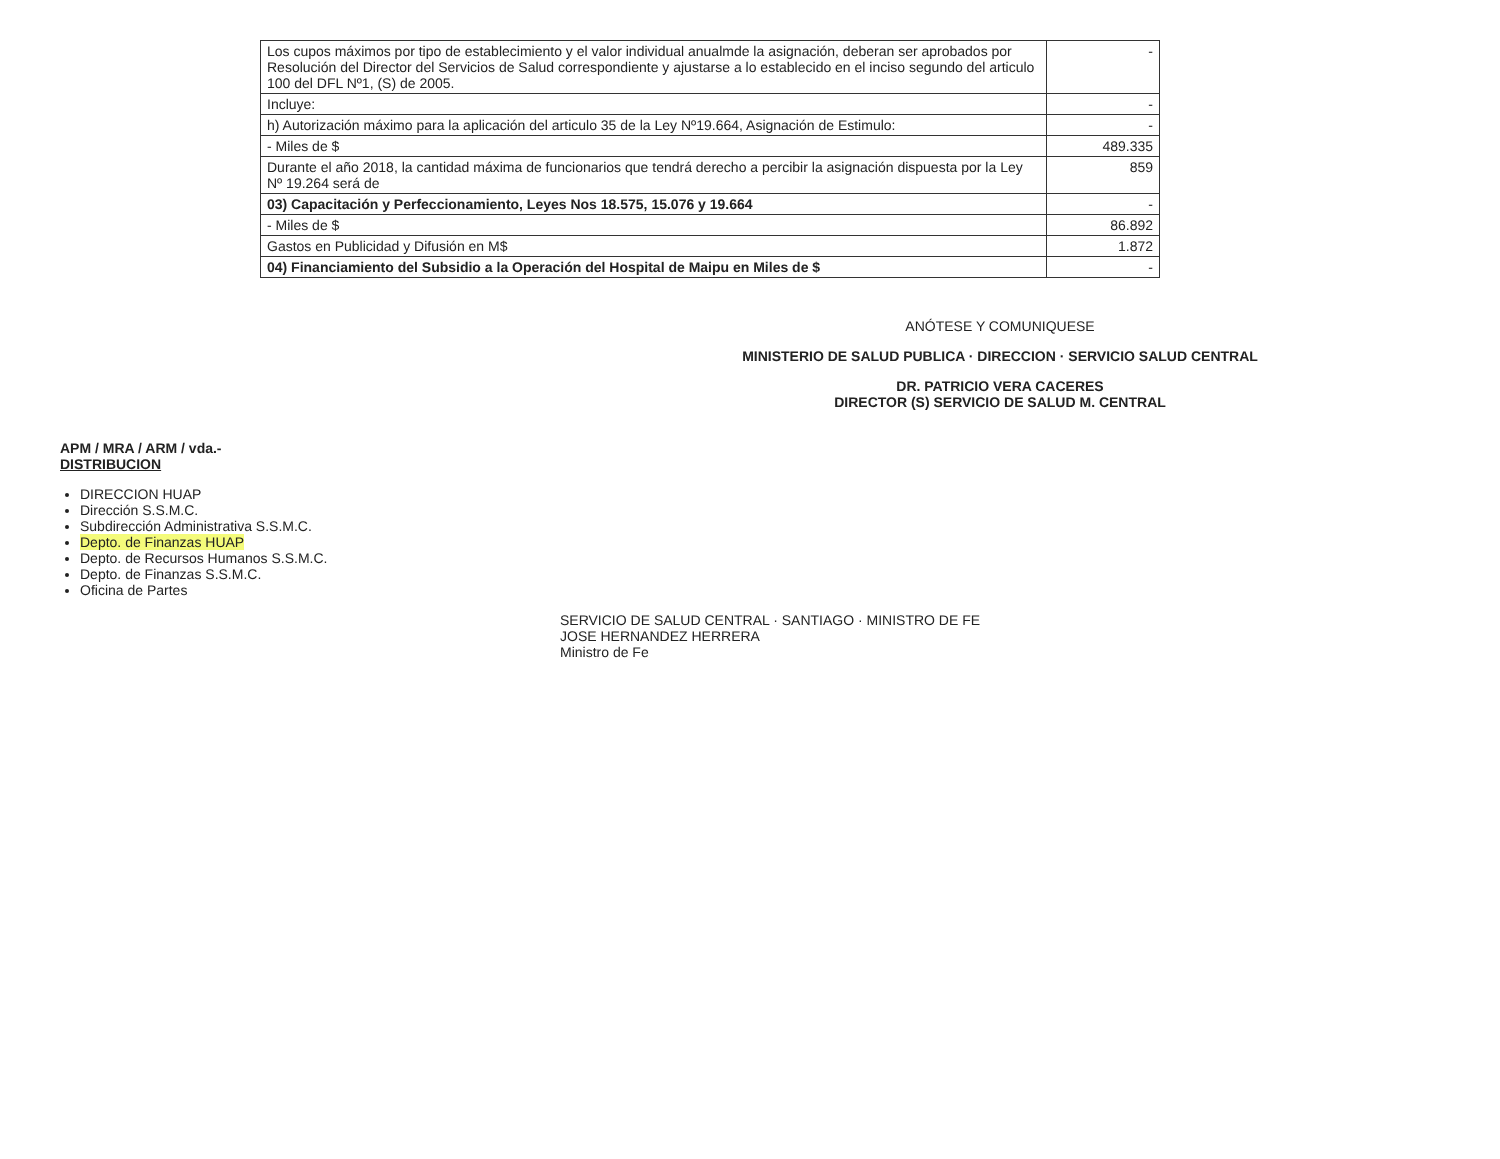| Los cupos máximos por tipo de establecimiento y el valor individual anualmde la asignación, deberan ser aprobados por Resolución del Director del Servicios de Salud correspondiente y ajustarse a lo establecido en el inciso segundo del articulo 100 del DFL Nº1, (S) de 2005. | - |
| Incluye: | - |
| h) Autorización máximo para la aplicación del articulo 35 de la Ley Nº19.664, Asignación de Estimulo: | - |
| - Miles de $ | 489.335 |
| Durante el año 2018, la cantidad máxima de funcionarios que tendrá derecho a percibir la asignación dispuesta por la Ley Nº 19.264 será de | 859 |
| 03) Capacitación y Perfeccionamiento, Leyes Nos 18.575, 15.076 y 19.664 | - |
| - Miles de $ | 86.892 |
| Gastos en Publicidad y Difusión en M$ | 1.872 |
| 04) Financiamiento del Subsidio a la Operación del Hospital de Maipu en Miles de $ | - |
ANÓTESE Y COMUNIQUESE
MINISTERIO DE SALUD PUBLICA · DIRECCION · SERVICIO SALUD CENTRAL
DR. PATRICIO VERA CACERES
DIRECTOR (S) SERVICIO DE SALUD M. CENTRAL
APM / MRA / ARM / vda.-
DISTRIBUCION
DIRECCION HUAP
Dirección S.S.M.C.
Subdirección Administrativa S.S.M.C.
Depto. de Finanzas HUAP
Depto. de Recursos Humanos S.S.M.C.
Depto. de Finanzas S.S.M.C.
Oficina de Partes
SERVICIO DE SALUD CENTRAL · SANTIAGO · MINISTRO DE FE
JOSE HERNANDEZ HERRERA
Ministro de Fe